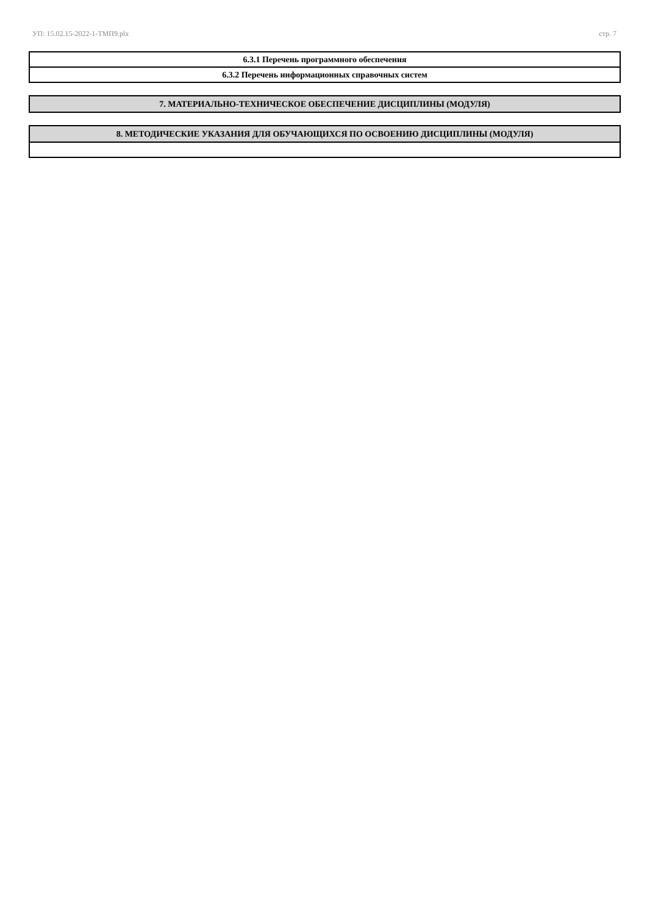УП: 15.02.15-2022-1-ТМП9.plx стр. 7
| 6.3.1 Перечень программного обеспечения |
| 6.3.2 Перечень информационных справочных систем |
| 7. МАТЕРИАЛЬНО-ТЕХНИЧЕСКОЕ ОБЕСПЕЧЕНИЕ ДИСЦИПЛИНЫ (МОДУЛЯ) |
| 8. МЕТОДИЧЕСКИЕ УКАЗАНИЯ ДЛЯ ОБУЧАЮЩИХСЯ ПО ОСВОЕНИЮ ДИСЦИПЛИНЫ (МОДУЛЯ) |